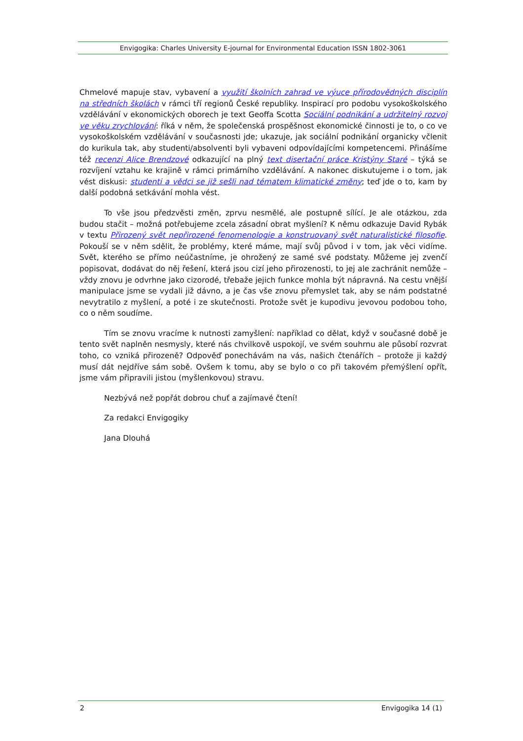Envigogika: Charles University E-journal for Environmental Education ISSN 1802-3061
Chmelové mapuje stav, vybavení a využití školních zahrad ve výuce přírodovědných disciplín na středních školách v rámci tří regionů České republiky. Inspirací pro podobu vysokoškolského vzdělávání v ekonomických oborech je text Geoffa Scotta Sociální podnikání a udržitelný rozvoj ve věku zrychlování: říká v něm, že společenská prospěšnost ekonomické činnosti je to, o co ve vysokoškolském vzdělávání v současnosti jde; ukazuje, jak sociální podnikání organicky včlenit do kurikula tak, aby studenti/absolventi byli vybaveni odpovídajícími kompetencemi. Přinášíme též recenzi Alice Brendzové odkazující na plný text disertační práce Kristýny Staré – týká se rozvíjení vztahu ke krajině v rámci primárního vzdělávání. A nakonec diskutujeme i o tom, jak vést diskusi: studenti a vědci se již sešli nad tématem klimatické změny; teď jde o to, kam by další podobná setkávání mohla vést.
To vše jsou předzvěsti změn, zprvu nesmělé, ale postupně sílící. Je ale otázkou, zda budou stačit – možná potřebujeme zcela zásadní obrat myšlení? K němu odkazuje David Rybák v textu Přirozený svět nepřirozené fenomenologie a konstruovaný svět naturalistické filosofie. Pokouší se v něm sdělit, že problémy, které máme, mají svůj původ i v tom, jak věci vidíme. Svět, kterého se přímo neúčastníme, je ohrožený ze samé své podstaty. Můžeme jej zvenčí popisovat, dodávat do něj řešení, která jsou cizí jeho přirozenosti, to jej ale zachránit nemůže – vždy znovu je odvrhne jako cizorodé, třebaže jejich funkce mohla být nápravná. Na cestu vnější manipulace jsme se vydali již dávno, a je čas vše znovu přemyslet tak, aby se nám podstatné nevytratilo z myšlení, a poté i ze skutečnosti. Protože svět je kupodivu jevovou podobou toho, co o něm soudíme.
Tím se znovu vracíme k nutnosti zamyšlení: například co dělat, když v současné době je tento svět naplněn nesmysly, které nás chvilkově uspokojí, ve svém souhrnu ale působí rozvrat toho, co vzniká přirozeně? Odpověď ponechávám na vás, našich čtenářích – protože ji každý musí dát nejdříve sám sobě. Ovšem k tomu, aby se bylo o co při takovém přemýšlení opřít, jsme vám připravili jistou (myšlenkovou) stravu.
Nezbývá než popřát dobrou chuť a zajímavé čtení!
Za redakci Envigogiky
Jana Dlouhá
2 Envigogika 14 (1)